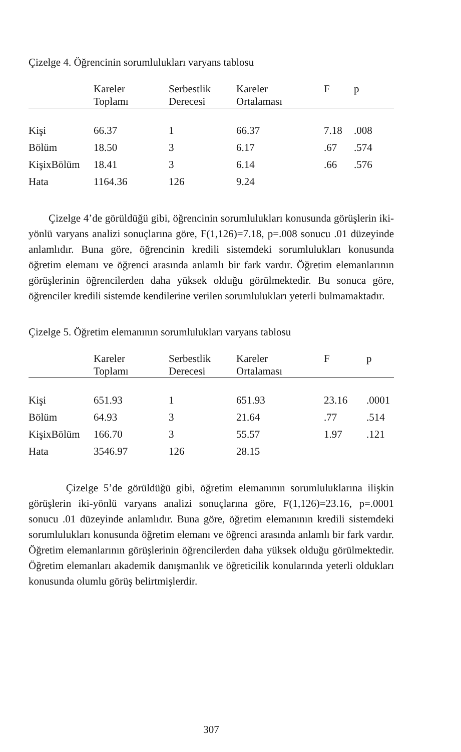Çizelge 4. Öğrencinin sorumlulukları varyans tablosu
| | Kareler Toplamı | Serbestlik Derecesi | Kareler Ortalaması | F | p |
| --- | --- | --- | --- | --- | --- |
| Kişi | 66.37 | 1 | 66.37 | 7.18 | .008 |
| Bölüm | 18.50 | 3 | 6.17 | .67 | .574 |
| KişixBölüm | 18.41 | 3 | 6.14 | .66 | .576 |
| Hata | 1164.36 | 126 | 9.24 | | |
Çizelge 4’de görüldüğü gibi, öğrencinin sorumlulukları konusunda görüşlerin iki-yönlü varyans analizi sonuçlarına göre, F(1,126)=7.18, p=.008 sonucu .01 düzeyinde anlamlıdır. Buna göre, öğrencinin kredili sistemdeki sorumlulukları konusunda öğretim elemanı ve öğrenci arasında anlamlı bir fark vardır. Öğretim elemanlarının görüşlerinin öğrencilerden daha yüksek olduğu görülmektedir. Bu sonuca göre, öğrenciler kredili sistemde kendilerine verilen sorumlulukları yeterli bulmamaktadır.
Çizelge 5. Öğretim elemanının sorumlulukları varyans tablosu
| | Kareler Toplamı | Serbestlik Derecesi | Kareler Ortalaması | F | p |
| --- | --- | --- | --- | --- | --- |
| Kişi | 651.93 | 1 | 651.93 | 23.16 | .0001 |
| Bölüm | 64.93 | 3 | 21.64 | .77 | .514 |
| KişixBölüm | 166.70 | 3 | 55.57 | 1.97 | .121 |
| Hata | 3546.97 | 126 | 28.15 | | |
Çizelge 5’de görüldüğü gibi, öğretim elemanının sorumluluklarına ilişkin görüşlerin iki-yönlü varyans analizi sonuçlarına göre, F(1,126)=23.16, p=.0001 sonucu .01 düzeyinde anlamlıdır. Buna göre, öğretim elemanının kredili sistemdeki sorumlulukları konusunda öğretim elemanı ve öğrenci arasında anlamlı bir fark vardır. Öğretim elemanlarının görüşlerinin öğrencilerden daha yüksek olduğu görülmektedir. Öğretim elemanları akademik danışmanlık ve öğreticilik konularında yeterli oldukları konusunda olumlu görüş belirtmişlerdir.
307